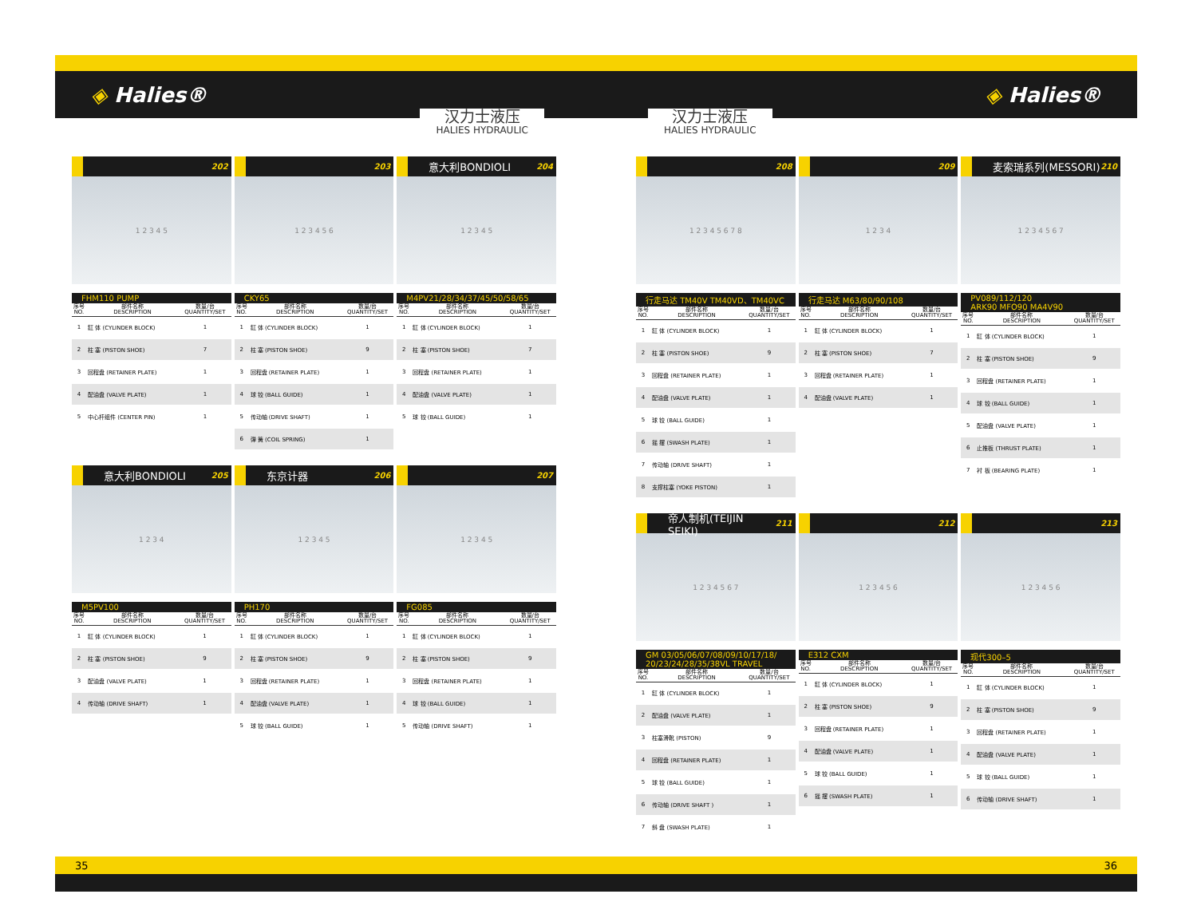◈ Halies® ◈ Halies®
汉力士液压
HALIES HYDRAULIC
汉力士液压
HALIES HYDRAULIC
202
1 2 3 4 5
FHM110 PUMP
| 序号 NO. | 部件名称 DESCRIPTION | 数量/台 QUANTITY/SET |
| --- | --- | --- |
| 1 | 缸 体 (CYLINDER BLOCK) | 1 |
| 2 | 柱 塞 (PISTON SHOE) | 7 |
| 3 | 回程盘 (RETAINER PLATE) | 1 |
| 4 | 配油盘 (VALVE PLATE) | 1 |
| 5 | 中心杆组件 (CENTER PIN) | 1 |
203
1 2 3 4 5 6
CKY65
| 序号 NO. | 部件名称 DESCRIPTION | 数量/台 QUANTITY/SET |
| --- | --- | --- |
| 1 | 缸 体 (CYLINDER BLOCK) | 1 |
| 2 | 柱 塞 (PISTON SHOE) | 9 |
| 3 | 回程盘 (RETAINER PLATE) | 1 |
| 4 | 球 铰 (BALL GUIDE) | 1 |
| 5 | 传动轴 (DRIVE SHAFT) | 1 |
| 6 | 弹 簧 (COIL SPRING) | 1 |
意大利BONDIOLI 204
1 2 3 4 5
M4PV21/28/34/37/45/50/58/65
| 序号 NO. | 部件名称 DESCRIPTION | 数量/台 QUANTITY/SET |
| --- | --- | --- |
| 1 | 缸 体 (CYLINDER BLOCK) | 1 |
| 2 | 柱 塞 (PISTON SHOE) | 7 |
| 3 | 回程盘 (RETAINER PLATE) | 1 |
| 4 | 配油盘 (VALVE PLATE) | 1 |
| 5 | 球 铰 (BALL GUIDE) | 1 |
意大利BONDIOLI 205
1 2 3 4
M5PV100
| 序号 NO. | 部件名称 DESCRIPTION | 数量/台 QUANTITY/SET |
| --- | --- | --- |
| 1 | 缸 体 (CYLINDER BLOCK) | 1 |
| 2 | 柱 塞 (PISTON SHOE) | 9 |
| 3 | 配油盘 (VALVE PLATE) | 1 |
| 4 | 传动轴 (DRIVE SHAFT) | 1 |
东京计器 206
1 2 3 4 5
PH170
| 序号 NO. | 部件名称 DESCRIPTION | 数量/台 QUANTITY/SET |
| --- | --- | --- |
| 1 | 缸 体 (CYLINDER BLOCK) | 1 |
| 2 | 柱 塞 (PISTON SHOE) | 9 |
| 3 | 回程盘 (RETAINER PLATE) | 1 |
| 4 | 配油盘 (VALVE PLATE) | 1 |
| 5 | 球 铰 (BALL GUIDE) | 1 |
207
1 2 3 4 5
FG085
| 序号 NO. | 部件名称 DESCRIPTION | 数量/台 QUANTITY/SET |
| --- | --- | --- |
| 1 | 缸 体 (CYLINDER BLOCK) | 1 |
| 2 | 柱 塞 (PISTON SHOE) | 9 |
| 3 | 回程盘 (RETAINER PLATE) | 1 |
| 4 | 球 铰 (BALL GUIDE) | 1 |
| 5 | 传动轴 (DRIVE SHAFT) | 1 |
208
1 2 3 4 5 6 7 8
行走马达 TM40V TM40VD、TM40VC
| 序号 NO. | 部件名称 DESCRIPTION | 数量/台 QUANTITY/SET |
| --- | --- | --- |
| 1 | 缸 体 (CYLINDER BLOCK) | 1 |
| 2 | 柱 塞 (PISTON SHOE) | 9 |
| 3 | 回程盘 (RETAINER PLATE) | 1 |
| 4 | 配油盘 (VALVE PLATE) | 1 |
| 5 | 球 铰 (BALL GUIDE) | 1 |
| 6 | 摇 摆 (SWASH PLATE) | 1 |
| 7 | 传动轴 (DRIVE SHAFT) | 1 |
| 8 | 支撑柱塞 (YOKE PISTON) | 1 |
209
1 2 3 4
行走马达 M63/80/90/108
| 序号 NO. | 部件名称 DESCRIPTION | 数量/台 QUANTITY/SET |
| --- | --- | --- |
| 1 | 缸 体 (CYLINDER BLOCK) | 1 |
| 2 | 柱 塞 (PISTON SHOE) | 7 |
| 3 | 回程盘 (RETAINER PLATE) | 1 |
| 4 | 配油盘 (VALVE PLATE) | 1 |
麦索瑞系列(MESSORI) 210
1 2 3 4 5 6 7
PV089/112/120
ARK90 MFO90 MA4V90
| 序号 NO. | 部件名称 DESCRIPTION | 数量/台 QUANTITY/SET |
| --- | --- | --- |
| 1 | 缸 体 (CYLINDER BLOCK) | 1 |
| 2 | 柱 塞 (PISTON SHOE) | 9 |
| 3 | 回程盘 (RETAINER PLATE) | 1 |
| 4 | 球 铰 (BALL GUIDE) | 1 |
| 5 | 配油盘 (VALVE PLATE) | 1 |
| 6 | 止推板 (THRUST PLATE) | 1 |
| 7 | 衬 板 (BEARING PLATE) | 1 |
帝人制机(TEIJIN SEIKI) 211
1 2 3 4 5 6 7
GM 03/05/06/07/08/09/10/17/18/
20/23/24/28/35/38VL TRAVEL
| 序号 NO. | 部件名称 DESCRIPTION | 数量/台 QUANTITY/SET |
| --- | --- | --- |
| 1 | 缸 体 (CYLINDER BLOCK) | 1 |
| 2 | 配油盘 (VALVE PLATE) | 1 |
| 3 | 柱塞滑靴 (PISTON) | 9 |
| 4 | 回程盘 (RETAINER PLATE) | 1 |
| 5 | 球 铰 (BALL GUIDE) | 1 |
| 6 | 传动轴 (DRIVE SHAFT ) | 1 |
| 7 | 斜 盘 (SWASH PLATE) | 1 |
212
1 2 3 4 5 6
E312 CXM
| 序号 NO. | 部件名称 DESCRIPTION | 数量/台 QUANTITY/SET |
| --- | --- | --- |
| 1 | 缸 体 (CYLINDER BLOCK) | 1 |
| 2 | 柱 塞 (PISTON SHOE) | 9 |
| 3 | 回程盘 (RETAINER PLATE) | 1 |
| 4 | 配油盘 (VALVE PLATE) | 1 |
| 5 | 球 铰 (BALL GUIDE) | 1 |
| 6 | 摇 摆 (SWASH PLATE) | 1 |
213
1 2 3 4 5 6
现代300–5
| 序号 NO. | 部件名称 DESCRIPTION | 数量/台 QUANTITY/SET |
| --- | --- | --- |
| 1 | 缸 体 (CYLINDER BLOCK) | 1 |
| 2 | 柱 塞 (PISTON SHOE) | 9 |
| 3 | 回程盘 (RETAINER PLATE) | 1 |
| 4 | 配油盘 (VALVE PLATE) | 1 |
| 5 | 球 铰 (BALL GUIDE) | 1 |
| 6 | 传动轴 (DRIVE SHAFT) | 1 |
35 36